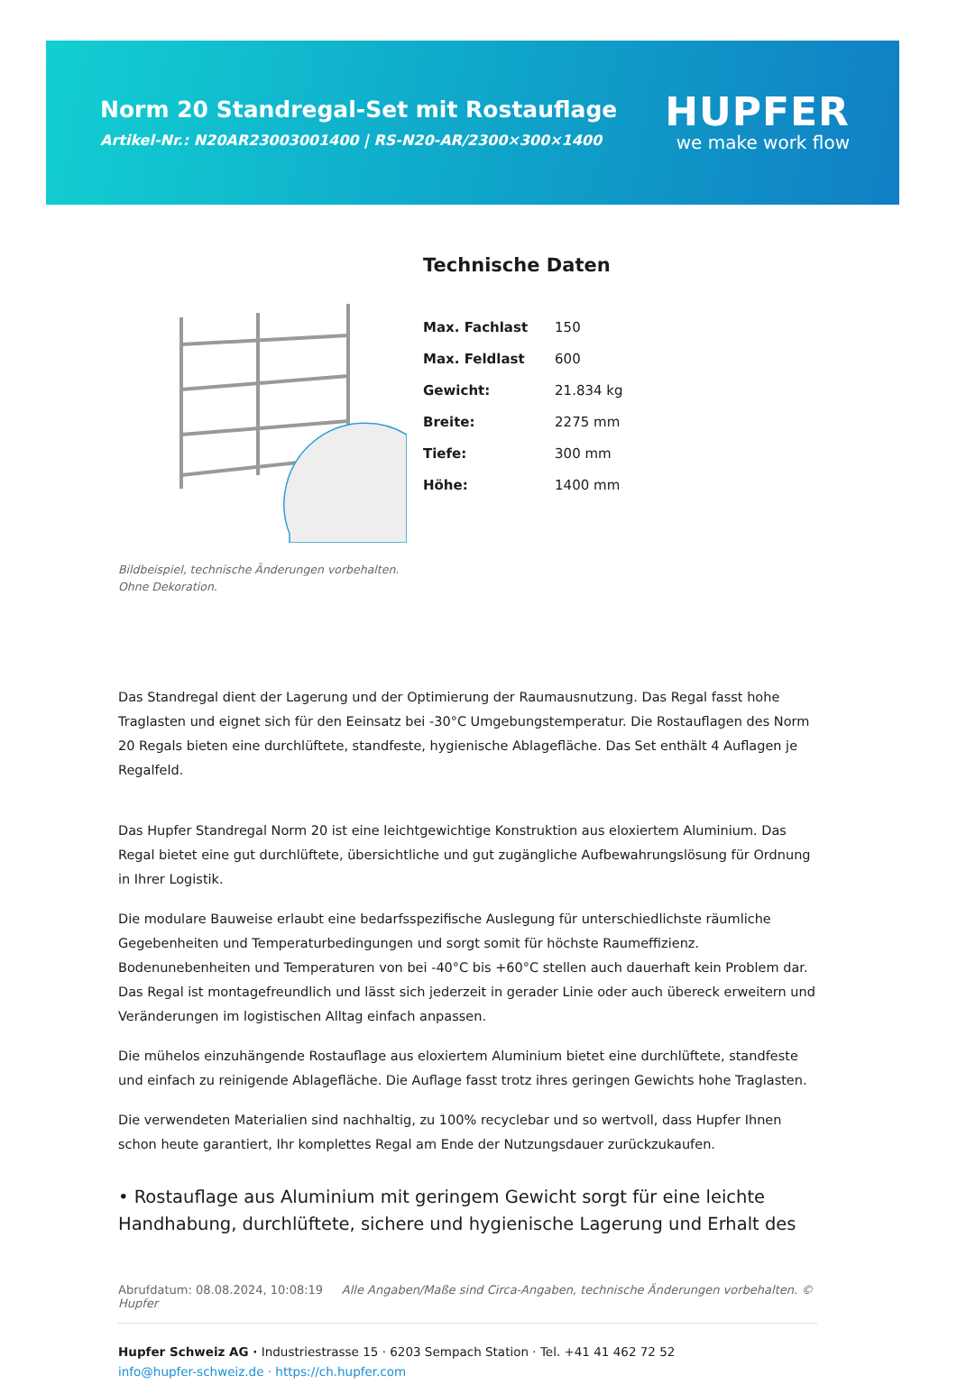Norm 20 Standregal-Set mit Rostauflage
Artikel-Nr.: N20AR23003001400 | RS-N20-AR/2300×300×1400
HUPFER
we make work flow
Bildbeispiel, technische Änderungen vorbehalten.
Ohne Dekoration.
Technische Daten
| Max. Fachlast | 150 |
| Max. Feldlast | 600 |
| Gewicht: | 21.834 kg |
| Breite: | 2275 mm |
| Tiefe: | 300 mm |
| Höhe: | 1400 mm |
Das Standregal dient der Lagerung und der Optimierung der Raumausnutzung. Das Regal fasst hohe Traglasten und eignet sich für den Eeinsatz bei -30°C Umgebungstemperatur. Die Rostauflagen des Norm 20 Regals bieten eine durchlüftete, standfeste, hygienische Ablagefläche. Das Set enthält 4 Auflagen je Regalfeld.
Das Hupfer Standregal Norm 20 ist eine leichtgewichtige Konstruktion aus eloxiertem Aluminium. Das Regal bietet eine gut durchlüftete, übersichtliche und gut zugängliche Aufbewahrungslösung für Ordnung in Ihrer Logistik.
Die modulare Bauweise erlaubt eine bedarfsspezifische Auslegung für unterschiedlichste räumliche Gegebenheiten und Temperaturbedingungen und sorgt somit für höchste Raumeffizienz. Bodenunebenheiten und Temperaturen von bei -40°C bis +60°C stellen auch dauerhaft kein Problem dar. Das Regal ist montagefreundlich und lässt sich jederzeit in gerader Linie oder auch übereck erweitern und Veränderungen im logistischen Alltag einfach anpassen.
Die mühelos einzuhängende Rostauflage aus eloxiertem Aluminium bietet eine durchlüftete, standfeste und einfach zu reinigende Ablagefläche. Die Auflage fasst trotz ihres geringen Gewichts hohe Traglasten.
Die verwendeten Materialien sind nachhaltig, zu 100% recyclebar und so wertvoll, dass Hupfer Ihnen schon heute garantiert, Ihr komplettes Regal am Ende der Nutzungsdauer zurückzukaufen.
• Rostauflage aus Aluminium mit geringem Gewicht sorgt für eine leichte Handhabung, durchlüftete, sichere und hygienische Lagerung und Erhalt des
Abrufdatum: 08.08.2024, 10:08:19 Alle Angaben/Maße sind Circa-Angaben, technische Änderungen vorbehalten. © Hupfer
Hupfer Schweiz AG · Industriestrasse 15 · 6203 Sempach Station · Tel. +41 41 462 72 52
info@hupfer-schweiz.de · https://ch.hupfer.com